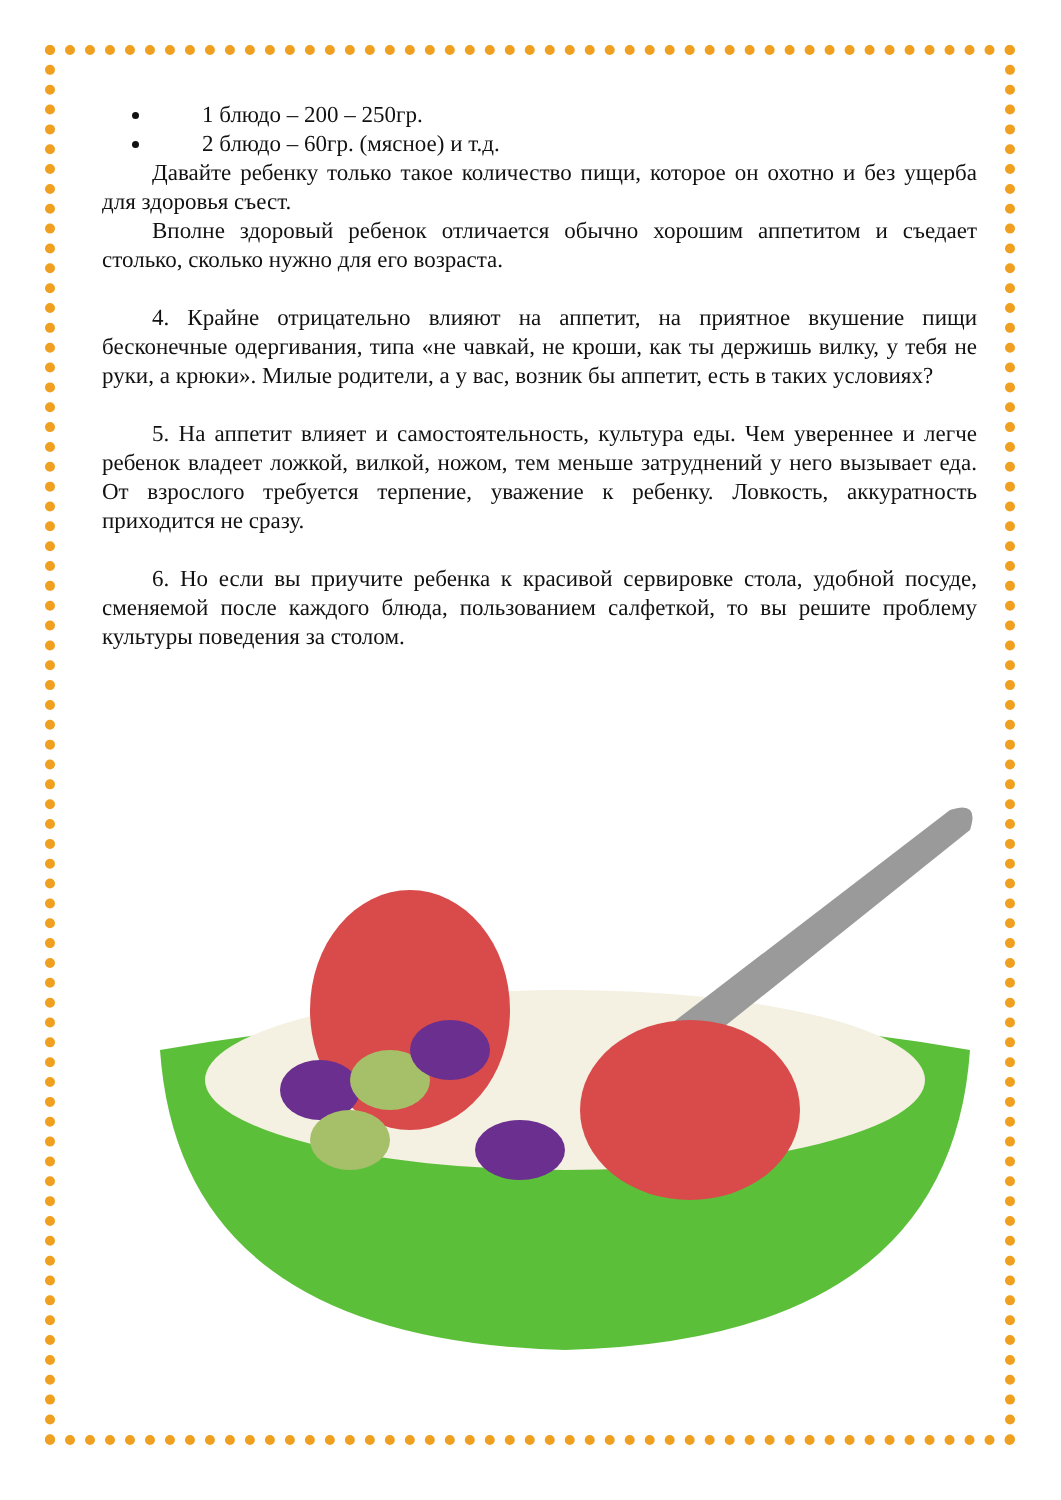1 блюдо – 200 – 250гр.
2 блюдо – 60гр. (мясное) и т.д.
Давайте ребенку только такое количество пищи, которое он охотно и без ущерба для здоровья съест.
Вполне здоровый ребенок отличается обычно хорошим аппетитом и съедает столько, сколько нужно для его возраста.
4. Крайне отрицательно влияют на аппетит, на приятное вкушение пищи бесконечные одергивания, типа «не чавкай, не кроши, как ты держишь вилку, у тебя не руки, а крюки». Милые родители, а у вас, возник бы аппетит, есть в таких условиях?
5. На аппетит влияет и самостоятельность, культура еды. Чем увереннее и легче ребенок владеет ложкой, вилкой, ножом, тем меньше затруднений у него вызывает еда. От взрослого требуется терпение, уважение к ребенку. Ловкость, аккуратность приходится не сразу.
6. Но если вы приучите ребенка к красивой сервировке стола, удобной посуде, сменяемой после каждого блюда, пользованием салфеткой, то вы решите проблему культуры поведения за столом.